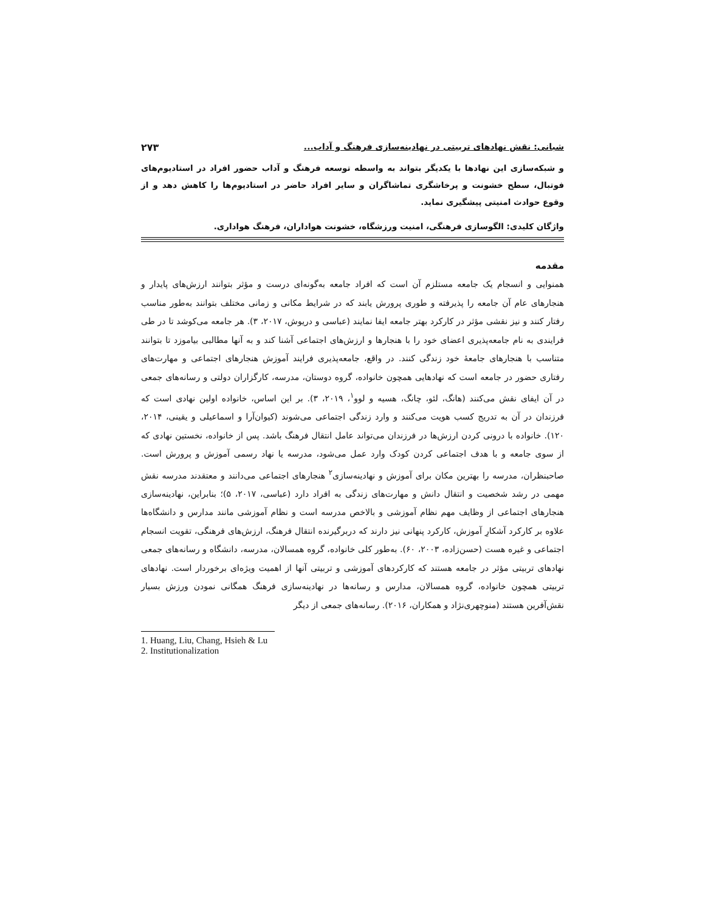شبانی: نقش نهادهای تربیتی در نهادینه‌سازی فرهنگ و آداب... ۲۷۳
و شبکه‌سازی این نهادها با یکدیگر بتواند به واسطه توسعه فرهنگ و آداب حضور افراد در استادیوم‌های فوتبال، سطح خشونت و پرخاشگری تماشاگران و سایر افراد حاضر در استادیوم‌ها را کاهش دهد و از وقوع حوادث امنیتی پیشگیری نماید.
واژگان کلیدی: الگوسازی فرهنگی، امنیت ورزشگاه، خشونت هواداران، فرهنگ هواداری.
مقدمه
همنوایی و انسجام یک جامعه مستلزم آن است که افراد جامعه به‌گونه‌ای درست و مؤثر بتوانند ارزش‌های پایدار و هنجارهای عام آن جامعه را پذیرفته و طوری پرورش یابند که در شرایط مکانی و زمانی مختلف بتوانند به‌طور مناسب رفتار کنند و نیز نقشی مؤثر در کارکرد بهتر جامعه ایفا نمایند (عباسی و دریوش، ۲۰۱۷، ۳). هر جامعه می‌کوشد تا در طی فرایندی به نام جامعه‌پذیری اعضای خود را با هنجارها و ارزش‌های اجتماعی آشنا کند و به آنها مطالبی بیاموزد تا بتوانند متناسب با هنجارهای جامعهٔ خود زندگی کنند. در واقع، جامعه‌پذیری فرایند آموزش هنجارهای اجتماعی و مهارت‌های رفتاری حضور در جامعه است که نهادهایی همچون خانواده، گروه دوستان، مدرسه، کارگزاران دولتی و رسانه‌های جمعی در آن ایفای نقش می‌کنند (هانگ، لئو، چانگ، هسیه و لوو<sup>۱</sup>، ۲۰۱۹، ۳). بر این اساس، خانواده اولین نهادی است که فرزندان در آن به تدریج کسب هویت می‌کنند و وارد زندگی اجتماعی می‌شوند (کیوان‌آرا و اسماعیلی و یقینی، ۲۰۱۴، ۱۲۰). خانواده با درونی کردن ارزش‌ها در فرزندان می‌تواند عامل انتقال فرهنگ باشد. پس از خانواده، نخستین نهادی که از سوی جامعه و با هدف اجتماعی کردن کودک وارد عمل می‌شود، مدرسه یا نهاد رسمی آموزش و پرورش است. صاحبنظران، مدرسه را بهترین مکان برای آموزش و نهادینه‌سازی<sup>۲</sup> هنجارهای اجتماعی می‌دانند و معتقدند مدرسه نقش مهمی در رشد شخصیت و انتقال دانش و مهارت‌های زندگی به افراد دارد (عباسی، ۲۰۱۷، ۵)؛ بنابراین، نهادینه‌سازی هنجارهای اجتماعی از وظایف مهم نظام آموزشی و بالاخص مدرسه است و نظام آموزشی مانند مدارس و دانشگاه‌ها علاوه بر کارکرد آشکارِ آموزش، کارکرد پنهانی نیز دارند که دربرگیرنده انتقال فرهنگ، ارزش‌های فرهنگی، تقویت انسجام اجتماعی و غیره هست (حسن‌زاده، ۲۰۰۳، ۶۰). به‌طور کلی خانواده، گروه همسالان، مدرسه، دانشگاه و رسانه‌های جمعی نهادهای تربیتی مؤثر در جامعه هستند که کارکردهای آموزشی و تربیتی آنها از اهمیت ویژه‌ای برخوردار است. نهادهای تربیتی همچون خانواده، گروه همسالان، مدارس و رسانه‌ها در نهادینه‌سازی فرهنگ همگانی نمودن ورزش بسیار نقش‌آفرین هستند (منوچهری‌نژاد و همکاران، ۲۰۱۶). رسانه‌های جمعی از دیگر
1. Huang, Liu, Chang, Hsieh & Lu
2. Institutionalization